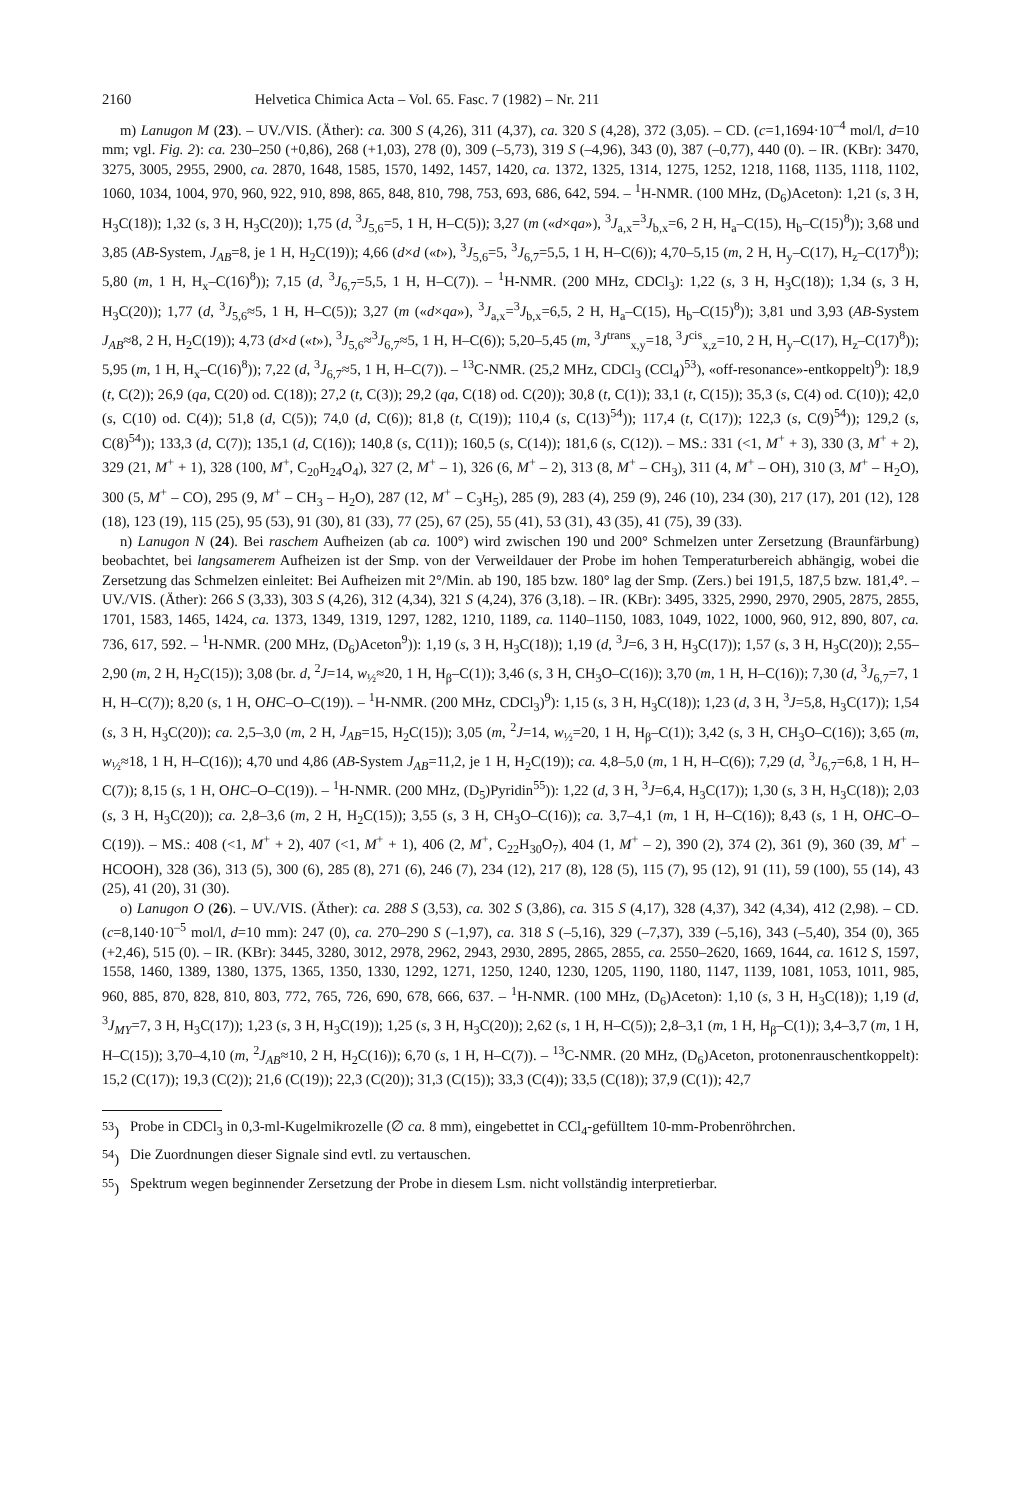2160 Helvetica Chimica Acta – Vol. 65. Fasc. 7 (1982) – Nr. 211
m) Lanugon M (23). – UV./VIS. (Äther): ca. 300 S (4,26), 311 (4,37), ca. 320 S (4,28), 372 (3,05). – CD. (c=1,1694·10<sup>–4</sup> mol/l, d=10 mm; vgl. Fig. 2): ca. 230–250 (+0,86), 268 (+1,03), 278 (0), 309 (–5,73), 319 S (–4,96), 343 (0), 387 (–0,77), 440 (0). – IR. (KBr): 3470, 3275, 3005, 2955, 2900, ca. 2870, 1648, 1585, 1570, 1492, 1457, 1420, ca. 1372, 1325, 1314, 1275, 1252, 1218, 1168, 1135, 1118, 1102, 1060, 1034, 1004, 970, 960, 922, 910, 898, 865, 848, 810, 798, 753, 693, 686, 642, 594. – <sup>1</sup>H-NMR. (100 MHz, (D<sub>6</sub>)Aceton): 1,21 (s, 3 H, H<sub>3</sub>C(18)); 1,32 (s, 3 H, H<sub>3</sub>C(20)); 1,75 (d, <sup>3</sup>J<sub>5,6</sub>=5, 1 H, H–C(5)); 3,27 (m («d×qa»), <sup>3</sup>J<sub>a,x</sub>=<sup>3</sup>J<sub>b,x</sub>=6, 2 H, H<sub>a</sub>–C(15), H<sub>b</sub>–C(15)<sup>8</sup>)); 3,68 und 3,85 (AB-System, J<sub>AB</sub>=8, je 1 H, H<sub>2</sub>C(19)); 4,66 (d×d («t»), <sup>3</sup>J<sub>5,6</sub>=5, <sup>3</sup>J<sub>6,7</sub>=5,5, 1 H, H–C(6)); 4,70–5,15 (m, 2 H, H<sub>y</sub>–C(17), H<sub>z</sub>–C(17)<sup>8</sup>)); 5,80 (m, 1 H, H<sub>x</sub>–C(16)<sup>8</sup>)); 7,15 (d, <sup>3</sup>J<sub>6,7</sub>=5,5, 1 H, H–C(7)). – <sup>1</sup>H-NMR. (200 MHz, CDCl<sub>3</sub>): 1,22 (s, 3 H, H<sub>3</sub>C(18)); 1,34 (s, 3 H, H<sub>3</sub>C(20)); 1,77 (d, <sup>3</sup>J<sub>5,6</sub>≈5, 1 H, H–C(5)); 3,27 (m («d×qa»), <sup>3</sup>J<sub>a,x</sub>=<sup>3</sup>J<sub>b,x</sub>=6,5, 2 H, H<sub>a</sub>–C(15), H<sub>b</sub>–C(15)<sup>8</sup>)); 3,81 und 3,93 (AB-System J<sub>AB</sub>≈8, 2 H, H<sub>2</sub>C(19)); 4,73 (d×d («t»), <sup>3</sup>J<sub>5,6</sub>≈<sup>3</sup>J<sub>6,7</sub>≈5, 1 H, H–C(6)); 5,20–5,45 (m, <sup>3</sup>J<sup>trans</sup><sub>x,y</sub>=18, <sup>3</sup>J<sup>cis</sup><sub>x,z</sub>=10, 2 H, H<sub>y</sub>–C(17), H<sub>z</sub>–C(17)<sup>8</sup>)); 5,95 (m, 1 H, H<sub>x</sub>–C(16)<sup>8</sup>)); 7,22 (d, <sup>3</sup>J<sub>6,7</sub>≈5, 1 H, H–C(7)). – <sup>13</sup>C-NMR. (25,2 MHz, CDCl<sub>3</sub> (CCl<sub>4</sub>)<sup>53</sup>), «off-resonance»-entkoppelt)<sup>9</sup>): 18,9 (t, C(2)); 26,9 (qa, C(20) od. C(18)); 27,2 (t, C(3)); 29,2 (qa, C(18) od. C(20)); 30,8 (t, C(1)); 33,1 (t, C(15)); 35,3 (s, C(4) od. C(10)); 42,0 (s, C(10) od. C(4)); 51,8 (d, C(5)); 74,0 (d, C(6)); 81,8 (t, C(19)); 110,4 (s, C(13)<sup>54</sup>)); 117,4 (t, C(17)); 122,3 (s, C(9)<sup>54</sup>)); 129,2 (s, C(8)<sup>54</sup>)); 133,3 (d, C(7)); 135,1 (d, C(16)); 140,8 (s, C(11)); 160,5 (s, C(14)); 181,6 (s, C(12)). – MS.: 331 (<1, M<sup>+</sup> + 3), 330 (3, M<sup>+</sup> + 2), 329 (21, M<sup>+</sup> + 1), 328 (100, M<sup>+</sup>, C<sub>20</sub>H<sub>24</sub>O<sub>4</sub>), 327 (2, M<sup>+</sup> – 1), 326 (6, M<sup>+</sup> – 2), 313 (8, M<sup>+</sup> – CH<sub>3</sub>), 311 (4, M<sup>+</sup> – OH), 310 (3, M<sup>+</sup> – H<sub>2</sub>O), 300 (5, M<sup>+</sup> – CO), 295 (9, M<sup>+</sup> – CH<sub>3</sub> – H<sub>2</sub>O), 287 (12, M<sup>+</sup> – C<sub>3</sub>H<sub>5</sub>), 285 (9), 283 (4), 259 (9), 246 (10), 234 (30), 217 (17), 201 (12), 128 (18), 123 (19), 115 (25), 95 (53), 91 (30), 81 (33), 77 (25), 67 (25), 55 (41), 53 (31), 43 (35), 41 (75), 39 (33).
n) Lanugon N (24). Bei raschem Aufheizen (ab ca. 100°) wird zwischen 190 und 200° Schmelzen unter Zersetzung (Braunfärbung) beobachtet, bei langsamerem Aufheizen ist der Smp. von der Verweildauer der Probe im hohen Temperaturbereich abhängig, wobei die Zersetzung das Schmelzen einleitet: Bei Aufheizen mit 2°/Min. ab 190, 185 bzw. 180° lag der Smp. (Zers.) bei 191,5, 187,5 bzw. 181,4°. – UV./VIS. (Äther): 266 S (3,33), 303 S (4,26), 312 (4,34), 321 S (4,24), 376 (3,18). – IR. (KBr): 3495, 3325, 2990, 2970, 2905, 2875, 2855, 1701, 1583, 1465, 1424, ca. 1373, 1349, 1319, 1297, 1282, 1210, 1189, ca. 1140–1150, 1083, 1049, 1022, 1000, 960, 912, 890, 807, ca. 736, 617, 592. – <sup>1</sup>H-NMR. (200 MHz, (D<sub>6</sub>)Aceton<sup>9</sup>)): 1,19 (s, 3 H, H<sub>3</sub>C(18)); 1,19 (d, <sup>3</sup>J=6, 3 H, H<sub>3</sub>C(17)); 1,57 (s, 3 H, H<sub>3</sub>C(20)); 2,55–2,90 (m, 2 H, H<sub>2</sub>C(15)); 3,08 (br. d, <sup>2</sup>J=14, w<sub>½</sub>≈20, 1 H, H<sub>β</sub>–C(1)); 3,46 (s, 3 H, CH<sub>3</sub>O–C(16)); 3,70 (m, 1 H, H–C(16)); 7,30 (d, <sup>3</sup>J<sub>6,7</sub>=7, 1 H, H–C(7)); 8,20 (s, 1 H, OHC–O–C(19)). – <sup>1</sup>H-NMR. (200 MHz, CDCl<sub>3</sub>)<sup>9</sup>): 1,15 (s, 3 H, H<sub>3</sub>C(18)); 1,23 (d, 3 H, <sup>3</sup>J=5,8, H<sub>3</sub>C(17)); 1,54 (s, 3 H, H<sub>3</sub>C(20)); ca. 2,5–3,0 (m, 2 H, J<sub>AB</sub>=15, H<sub>2</sub>C(15)); 3,05 (m, <sup>2</sup>J=14, w<sub>½</sub>=20, 1 H, H<sub>β</sub>–C(1)); 3,42 (s, 3 H, CH<sub>3</sub>O–C(16)); 3,65 (m, w<sub>½</sub>≈18, 1 H, H–C(16)); 4,70 und 4,86 (AB-System J<sub>AB</sub>=11,2, je 1 H, H<sub>2</sub>C(19)); ca. 4,8–5,0 (m, 1 H, H–C(6)); 7,29 (d, <sup>3</sup>J<sub>6,7</sub>=6,8, 1 H, H–C(7)); 8,15 (s, 1 H, OHC–O–C(19)). – <sup>1</sup>H-NMR. (200 MHz, (D<sub>5</sub>)Pyridin<sup>55</sup>)): 1,22 (d, 3 H, <sup>3</sup>J=6,4, H<sub>3</sub>C(17)); 1,30 (s, 3 H, H<sub>3</sub>C(18)); 2,03 (s, 3 H, H<sub>3</sub>C(20)); ca. 2,8–3,6 (m, 2 H, H<sub>2</sub>C(15)); 3,55 (s, 3 H, CH<sub>3</sub>O–C(16)); ca. 3,7–4,1 (m, 1 H, H–C(16)); 8,43 (s, 1 H, OHC–O–C(19)). – MS.: 408 (<1, M<sup>+</sup> + 2), 407 (<1, M<sup>+</sup> + 1), 406 (2, M<sup>+</sup>, C<sub>22</sub>H<sub>30</sub>O<sub>7</sub>), 404 (1, M<sup>+</sup> – 2), 390 (2), 374 (2), 361 (9), 360 (39, M<sup>+</sup> – HCOOH), 328 (36), 313 (5), 300 (6), 285 (8), 271 (6), 246 (7), 234 (12), 217 (8), 128 (5), 115 (7), 95 (12), 91 (11), 59 (100), 55 (14), 43 (25), 41 (20), 31 (30).
o) Lanugon O (26). – UV./VIS. (Äther): ca. 288 S (3,53), ca. 302 S (3,86), ca. 315 S (4,17), 328 (4,37), 342 (4,34), 412 (2,98). – CD. (c=8,140·10<sup>–5</sup> mol/l, d=10 mm): 247 (0), ca. 270–290 S (–1,97), ca. 318 S (–5,16), 329 (–7,37), 339 (–5,16), 343 (–5,40), 354 (0), 365 (+2,46), 515 (0). – IR. (KBr): 3445, 3280, 3012, 2978, 2962, 2943, 2930, 2895, 2865, 2855, ca. 2550–2620, 1669, 1644, ca. 1612 S, 1597, 1558, 1460, 1389, 1380, 1375, 1365, 1350, 1330, 1292, 1271, 1250, 1240, 1230, 1205, 1190, 1180, 1147, 1139, 1081, 1053, 1011, 985, 960, 885, 870, 828, 810, 803, 772, 765, 726, 690, 678, 666, 637. – <sup>1</sup>H-NMR. (100 MHz, (D<sub>6</sub>)Aceton): 1,10 (s, 3 H, H<sub>3</sub>C(18)); 1,19 (d, <sup>3</sup>J<sub>MY</sub>=7, 3 H, H<sub>3</sub>C(17)); 1,23 (s, 3 H, H<sub>3</sub>C(19)); 1,25 (s, 3 H, H<sub>3</sub>C(20)); 2,62 (s, 1 H, H–C(5)); 2,8–3,1 (m, 1 H, H<sub>β</sub>–C(1)); 3,4–3,7 (m, 1 H, H–C(15)); 3,70–4,10 (m, <sup>2</sup>J<sub>AB</sub>≈10, 2 H, H<sub>2</sub>C(16)); 6,70 (s, 1 H, H–C(7)). – <sup>13</sup>C-NMR. (20 MHz, (D<sub>6</sub>)Aceton, protonenrauschentkoppelt): 15,2 (C(17)); 19,3 (C(2)); 21,6 (C(19)); 22,3 (C(20)); 31,3 (C(15)); 33,3 (C(4)); 33,5 (C(18)); 37,9 (C(1)); 42,7
<sup>53</sup>) Probe in CDCl<sub>3</sub> in 0,3-ml-Kugelmikrozelle (∅ ca. 8 mm), eingebettet in CCl<sub>4</sub>-gefülltem 10-mm-Probenröhrchen.
<sup>54</sup>) Die Zuordnungen dieser Signale sind evtl. zu vertauschen.
<sup>55</sup>) Spektrum wegen beginnender Zersetzung der Probe in diesem Lsm. nicht vollständig interpretierbar.